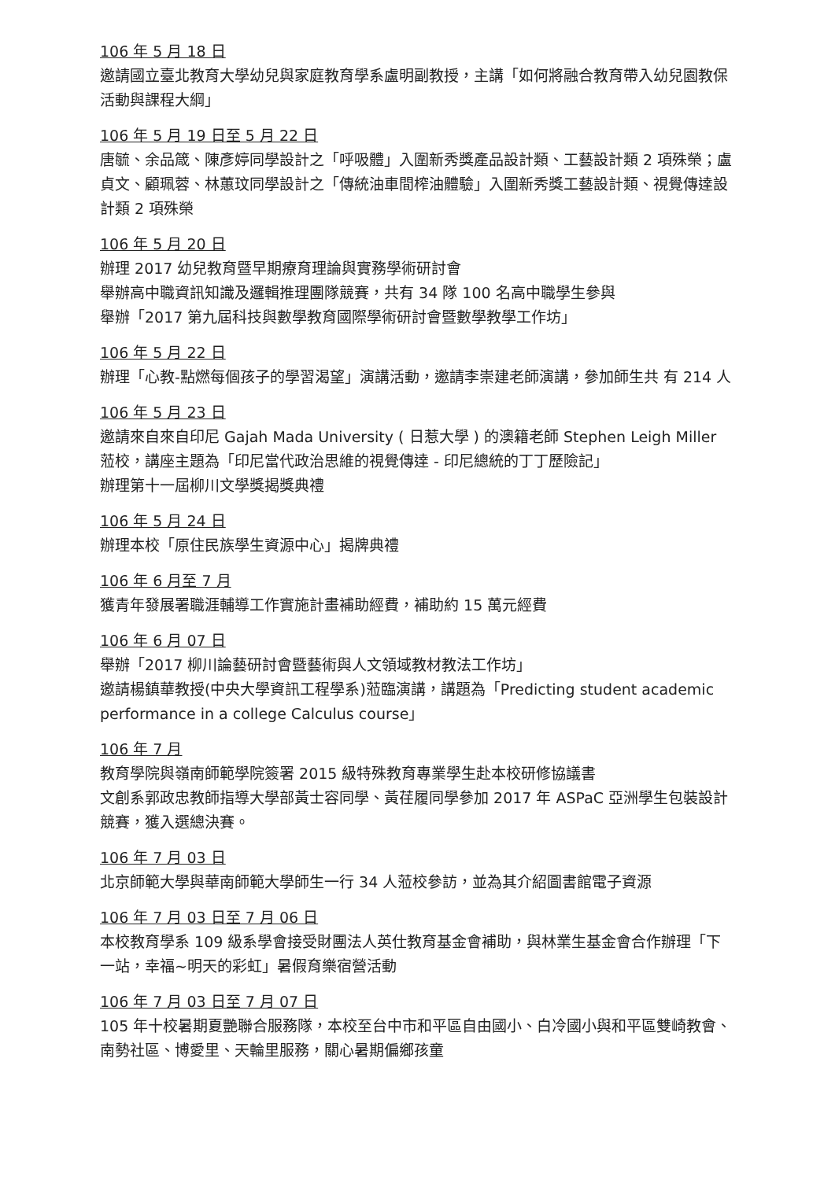106 年 5 月 18 日
邀請國立臺北教育大學幼兒與家庭教育學系盧明副教授，主講「如何將融合教育帶入幼兒園教保活動與課程大綱」
106 年 5 月 19 日至 5 月 22 日
唐毓、余品箴、陳彥婷同學設計之「呼吸體」入圍新秀獎產品設計類、工藝設計類 2 項殊榮；盧貞文、顧珮蓉、林蕙玟同學設計之「傳統油車間榨油體驗」入圍新秀獎工藝設計類、視覺傳達設計類 2 項殊榮
106 年 5 月 20 日
辦理 2017 幼兒教育暨早期療育理論與實務學術研討會
舉辦高中職資訊知識及邏輯推理團隊競賽，共有 34 隊 100 名高中職學生參與
舉辦「2017 第九屆科技與數學教育國際學術研討會暨數學教學工作坊」
106 年 5 月 22 日
辦理「心教-點燃每個孩子的學習渴望」演講活動，邀請李崇建老師演講，參加師生共 有 214 人
106 年 5 月 23 日
邀請來自來自印尼 Gajah Mada University ( 日惹大學 ) 的澳籍老師 Stephen Leigh Miller 蒞校，講座主題為「印尼當代政治思維的視覺傳達 - 印尼總統的丁丁歷險記」
辦理第十一屆柳川文學獎揭獎典禮
106 年 5 月 24 日
辦理本校「原住民族學生資源中心」揭牌典禮
106 年 6 月至 7 月
獲青年發展署職涯輔導工作實施計畫補助經費，補助約 15 萬元經費
106 年 6 月 07 日
舉辦「2017 柳川論藝研討會暨藝術與人文領域教材教法工作坊」
邀請楊鎮華教授(中央大學資訊工程學系)蒞臨演講，講題為「Predicting student academic performance in a college Calculus course」
106 年 7 月
教育學院與嶺南師範學院簽署 2015 級特殊教育專業學生赴本校研修協議書
文創系郭政忠教師指導大學部黃士容同學、黃荏履同學參加 2017 年 ASPaC 亞洲學生包裝設計競賽，獲入選總決賽。
106 年 7 月 03 日
北京師範大學與華南師範大學師生一行 34 人蒞校參訪，並為其介紹圖書館電子資源
106 年 7 月 03 日至 7 月 06 日
本校教育學系 109 級系學會接受財團法人英仕教育基金會補助，與林業生基金會合作辦理「下一站，幸福~明天的彩虹」暑假育樂宿營活動
106 年 7 月 03 日至 7 月 07 日
105 年十校暑期夏艷聯合服務隊，本校至台中市和平區自由國小、白冷國小與和平區雙崎教會、南勢社區、博愛里、天輪里服務，關心暑期偏鄉孩童